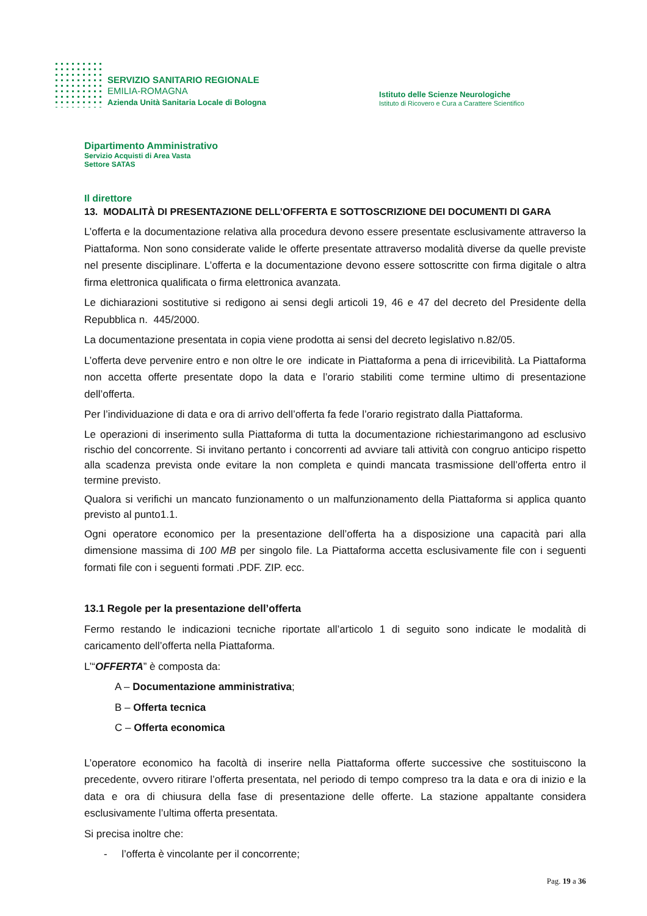SERVIZIO SANITARIO REGIONALE
EMILIA-ROMAGNA
Azienda Unità Sanitaria Locale di Bologna
Istituto delle Scienze Neurologiche
Istituto di Ricovero e Cura a Carattere Scientifico
Dipartimento Amministrativo
Servizio Acquisti di Area Vasta
Settore SATAS
Il direttore
13. MODALITÀ DI PRESENTAZIONE DELL’OFFERTA E SOTTOSCRIZIONE DEI DOCUMENTI DI GARA
L’offerta e la documentazione relativa alla procedura devono essere presentate esclusivamente attraverso la Piattaforma. Non sono considerate valide le offerte presentate attraverso modalità diverse da quelle previste nel presente disciplinare. L’offerta e la documentazione devono essere sottoscritte con firma digitale o altra firma elettronica qualificata o firma elettronica avanzata.
Le dichiarazioni sostitutive si redigono ai sensi degli articoli 19, 46 e 47 del decreto del Presidente della Repubblica n. 445/2000.
La documentazione presentata in copia viene prodotta ai sensi del decreto legislativo n.82/05.
L’offerta deve pervenire entro e non oltre le ore indicate in Piattaforma a pena di irricevibilità. La Piattaforma non accetta offerte presentate dopo la data e l’orario stabiliti come termine ultimo di presentazione dell’offerta.
Per l’individuazione di data e ora di arrivo dell’offerta fa fede l’orario registrato dalla Piattaforma.
Le operazioni di inserimento sulla Piattaforma di tutta la documentazione richiestarimangono ad esclusivo rischio del concorrente. Si invitano pertanto i concorrenti ad avviare tali attività con congruo anticipo rispetto alla scadenza prevista onde evitare la non completa e quindi mancata trasmissione dell’offerta entro il termine previsto.
Qualora si verifichi un mancato funzionamento o un malfunzionamento della Piattaforma si applica quanto previsto al punto1.1.
Ogni operatore economico per la presentazione dell’offerta ha a disposizione una capacità pari alla dimensione massima di 100 MB per singolo file. La Piattaforma accetta esclusivamente file con i seguenti formati file con i seguenti formati .PDF. ZIP. ecc.
13.1 Regole per la presentazione dell’offerta
Fermo restando le indicazioni tecniche riportate all’articolo 1 di seguito sono indicate le modalità di caricamento dell’offerta nella Piattaforma.
L’“OFFERTA” è composta da:
A – Documentazione amministrativa;
B – Offerta tecnica
C – Offerta economica
L’operatore economico ha facoltà di inserire nella Piattaforma offerte successive che sostituiscono la precedente, ovvero ritirare l’offerta presentata, nel periodo di tempo compreso tra la data e ora di inizio e la data e ora di chiusura della fase di presentazione delle offerte. La stazione appaltante considera esclusivamente l’ultima offerta presentata.
Si precisa inoltre che:
- l’offerta è vincolante per il concorrente;
Pag. 19 a 36